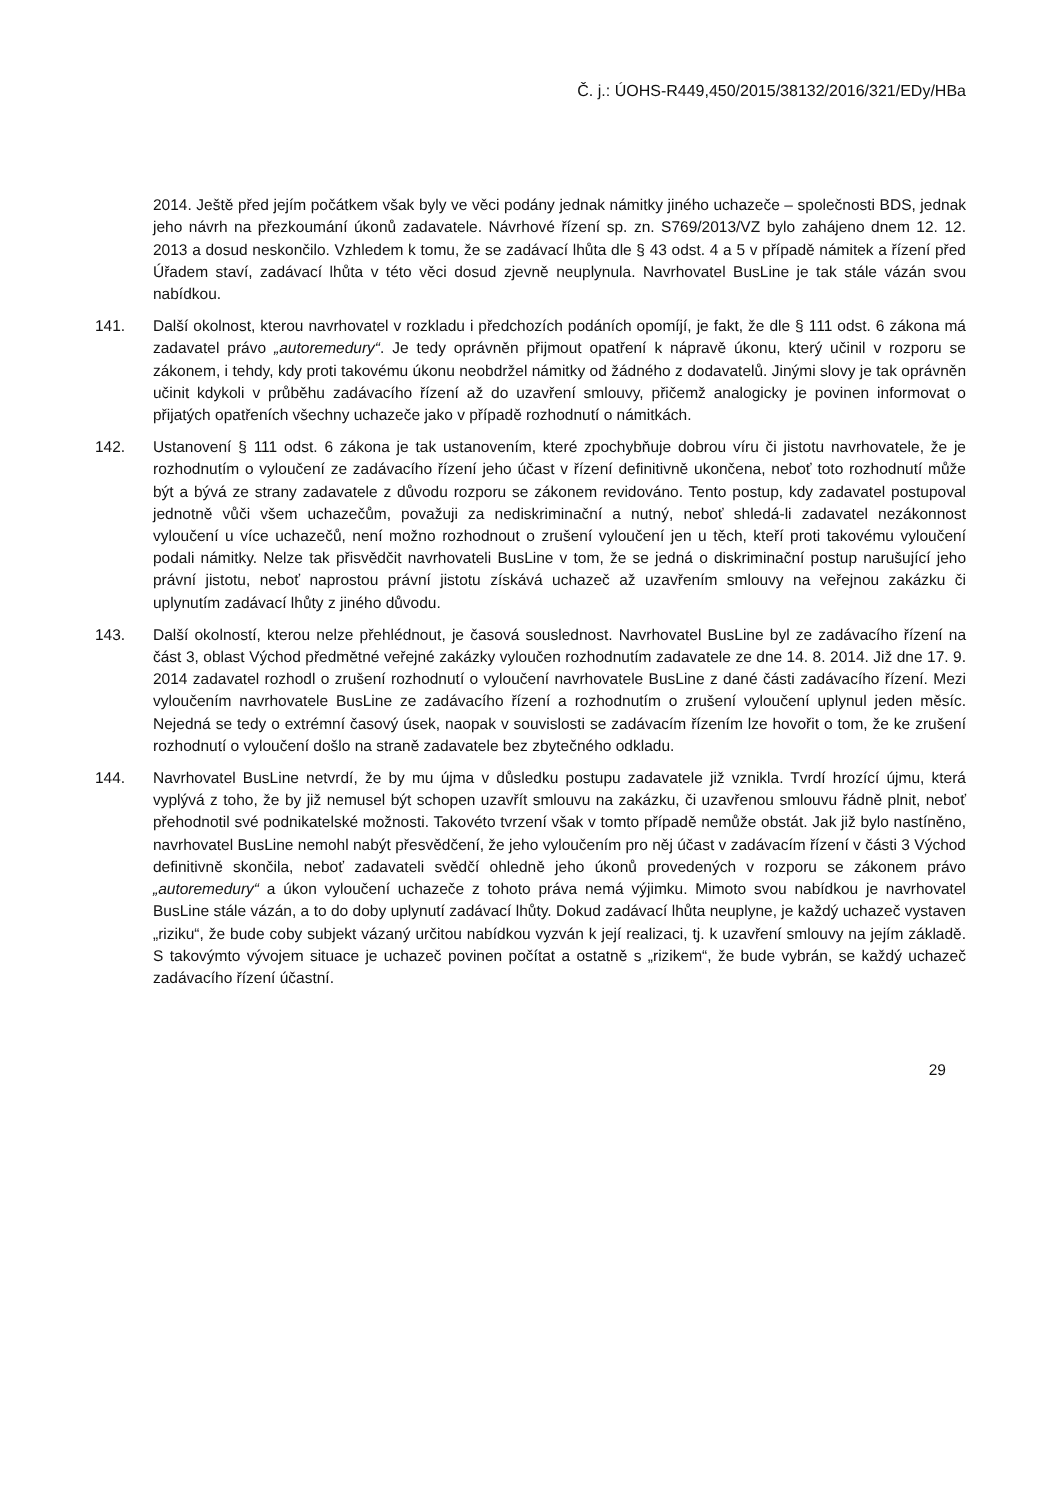Č. j.: ÚOHS-R449,450/2015/38132/2016/321/EDy/HBa
2014. Ještě před jejím počátkem však byly ve věci podány jednak námitky jiného uchazeče – společnosti BDS, jednak jeho návrh na přezkoumání úkonů zadavatele. Návrhové řízení sp. zn. S769/2013/VZ bylo zahájeno dnem 12. 12. 2013 a dosud neskončilo. Vzhledem k tomu, že se zadávací lhůta dle § 43 odst. 4 a 5 v případě námitek a řízení před Úřadem staví, zadávací lhůta v této věci dosud zjevně neuplynula. Navrhovatel BusLine je tak stále vázán svou nabídkou.
141. Další okolnost, kterou navrhovatel v rozkladu i předchozích podáních opomíjí, je fakt, že dle § 111 odst. 6 zákona má zadavatel právo „autoremedury“. Je tedy oprávněn přijmout opatření k nápravě úkonu, který učinil v rozporu se zákonem, i tehdy, kdy proti takovému úkonu neobdržel námitky od žádného z dodavatelů. Jinými slovy je tak oprávněn učinit kdykoli v průběhu zadávacího řízení až do uzavření smlouvy, přičemž analogicky je povinen informovat o přijatých opatřeních všechny uchazeče jako v případě rozhodnutí o námitkách.
142. Ustanovení § 111 odst. 6 zákona je tak ustanovením, které zpochybňuje dobrou víru či jistotu navrhovatele, že je rozhodnutím o vyloučení ze zadávacího řízení jeho účast v řízení definitivně ukončena, neboť toto rozhodnutí může být a bývá ze strany zadavatele z důvodu rozporu se zákonem revidováno. Tento postup, kdy zadavatel postupoval jednotně vůči všem uchazečům, považuji za nediskriminační a nutný, neboť shledá-li zadavatel nezákonnost vyloučení u více uchazečů, není možno rozhodnout o zrušení vyloučení jen u těch, kteří proti takovému vyloučení podali námitky. Nelze tak přisvědčit navrhovateli BusLine v tom, že se jedná o diskriminační postup narušující jeho právní jistotu, neboť naprostou právní jistotu získává uchazeč až uzavřením smlouvy na veřejnou zakázku či uplynutím zadávací lhůty z jiného důvodu.
143. Další okolností, kterou nelze přehlédnout, je časová souslednost. Navrhovatel BusLine byl ze zadávacího řízení na část 3, oblast Východ předmětné veřejné zakázky vyloučen rozhodnutím zadavatele ze dne 14. 8. 2014. Již dne 17. 9. 2014 zadavatel rozhodl o zrušení rozhodnutí o vyloučení navrhovatele BusLine z dané části zadávacího řízení. Mezi vyloučením navrhovatele BusLine ze zadávacího řízení a rozhodnutím o zrušení vyloučení uplynul jeden měsíc. Nejedná se tedy o extrémní časový úsek, naopak v souvislosti se zadávacím řízením lze hovořit o tom, že ke zrušení rozhodnutí o vyloučení došlo na straně zadavatele bez zbytečného odkladu.
144. Navrhovatel BusLine netvrdí, že by mu újma v důsledku postupu zadavatele již vznikla. Tvrdí hrozící újmu, která vyplývá z toho, že by již nemusel být schopen uzavřít smlouvu na zakázku, či uzavřenou smlouvu řádně plnit, neboť přehodnotil své podnikatelské možnosti. Takovéto tvrzení však v tomto případě nemůže obstát. Jak již bylo nastíněno, navrhovatel BusLine nemohl nabýt přesvědčení, že jeho vyloučením pro něj účast v zadávacím řízení v části 3 Východ definitivně skončila, neboť zadavateli svědčí ohledně jeho úkonů provedených v rozporu se zákonem právo „autoremedury“ a úkon vyloučení uchazeče z tohoto práva nemá výjimku. Mimoto svou nabídkou je navrhovatel BusLine stále vázán, a to do doby uplynutí zadávací lhůty. Dokud zadávací lhůta neuplyne, je každý uchazeč vystaven „riziku“, že bude coby subjekt vázaný určitou nabídkou vyzván k její realizaci, tj. k uzavření smlouvy na jejím základě. S takovýmto vývojem situace je uchazeč povinen počítat a ostatně s „rizikem“, že bude vybrán, se každý uchazeč zadávacího řízení účastní.
29